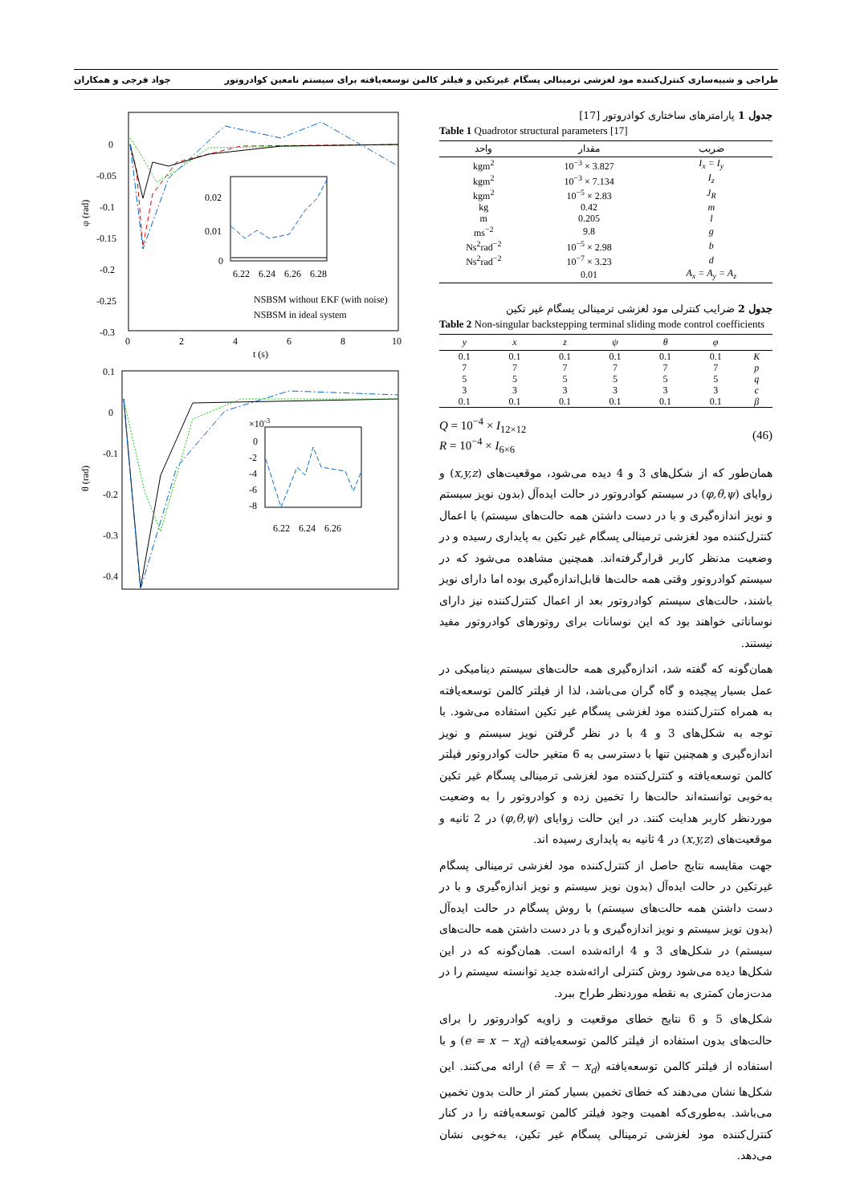طراحی و شبیه‌سازی کنترل‌کننده مود لغزشی ترمینالی پسگام غیرتکین و فیلتر کالمن توسعه‌یافته برای سیستم نامعین کوادروتور جواد فرجی و همکاران
جدول 1 پارامترهای ساختاری کوادروتور [17]
Table 1 Quadrotor structural parameters [17]
| ضریب | مقدار | واحد |
| --- | --- | --- |
| I<sub>x</sub> = I<sub>y</sub> | 3.827 × 10<sup>−3</sup> | kgm<sup>2</sup> |
| I<sub>z</sub> | 7.134 × 10<sup>−3</sup> | kgm<sup>2</sup> |
| J<sub>R</sub> | 2.83 × 10<sup>−5</sup> | kgm<sup>2</sup> |
| m | 0.42 | kg |
| l | 0.205 | m |
| g | 9.8 | ms<sup>−2</sup> |
| b | 2.98 × 10<sup>−5</sup> | Ns<sup>2</sup>rad<sup>−2</sup> |
| d | 3.23 × 10<sup>−7</sup> | Ns<sup>2</sup>rad<sup>−2</sup> |
| A<sub>x</sub> = A<sub>y</sub> = A<sub>z</sub> | 0.01 | |
جدول 2 ضرایب کنترلی مود لغزشی ترمینالی پسگام غیر تکین
Table 2 Non-singular backstepping terminal sliding mode control coefficients
| | φ | θ | ψ | z | x | y |
| --- | --- | --- | --- | --- | --- | --- |
| K | 0.1 | 0.1 | 0.1 | 0.1 | 0.1 | 0.1 |
| p | 7 | 7 | 7 | 7 | 7 | 7 |
| q | 5 | 5 | 5 | 5 | 5 | 5 |
| c | 3 | 3 | 3 | 3 | 3 | 3 |
| β | 0.1 | 0.1 | 0.1 | 0.1 | 0.1 | 0.1 |
Q = 10<sup>−4</sup> × I<sub>12×12</sub>
R = 10<sup>−4</sup> × I<sub>6×6</sub>
(46)
همان‌طور که از شکل‌های 3 و 4 دیده می‌شود، موقعیت‌های (x,y,z) و زوایای (φ,θ,ψ) در سیستم کوادروتور در حالت ایده‌آل (بدون نویز سیستم و نویز اندازه‌گیری و با در دست داشتن همه حالت‌های سیستم) با اعمال کنترل‌کننده مود لغزشی ترمینالی پسگام غیر تکین به پایداری رسیده و در وضعیت مدنظر کاربر قرارگرفته‌اند. همچنین مشاهده می‌شود که در سیستم کوادروتور وقتی همه حالت‌ها قابل‌اندازه‌گیری بوده اما دارای نویز باشند، حالت‌های سیستم کوادروتور بعد از اعمال کنترل‌کننده نیز دارای نوساناتی خواهند بود که این نوسانات برای روتورهای کوادروتور مفید نیستند.
همان‌گونه که گفته شد، اندازه‌گیری همه حالت‌های سیستم دینامیکی در عمل بسیار پیچیده و گاه گران می‌باشد، لذا از فیلتر کالمن توسعه‌یافته به همراه کنترل‌کننده مود لغزشی پسگام غیر تکین استفاده می‌شود. با توجه به شکل‌های 3 و 4 با در نظر گرفتن نویز سیستم و نویز اندازه‌گیری و همچنین تنها با دسترسی به 6 متغیر حالت کوادروتور فیلتر کالمن توسعه‌یافته و کنترل‌کننده مود لغزشی ترمینالی پسگام غیر تکین به‌خوبی توانسته‌اند حالت‌ها را تخمین زده و کوادروتور را به وضعیت موردنظر کاربر هدایت کنند. در این حالت زوایای (φ,θ,ψ) در 2 ثانیه و موقعیت‌های (x,y,z) در 4 ثانیه به پایداری رسیده اند.
جهت مقایسه نتایج حاصل از کنترل‌کننده مود لغزشی ترمینالی پسگام غیرتکین در حالت ایده‌آل (بدون نویز سیستم و نویز اندازه‌گیری و با در دست داشتن همه حالت‌های سیستم) با روش پسگام در حالت ایده‌آل (بدون نویز سیستم و نویز اندازه‌گیری و با در دست داشتن همه حالت‌های سیستم) در شکل‌های 3 و 4 ارائه‌شده است. همان‌گونه که در این شکل‌ها دیده می‌شود روش کنترلی ارائه‌شده جدید توانسته سیستم را در مدت‌زمان کمتری به نقطه موردنظر طراح ببرد.
شکل‌های 5 و 6 نتایج خطای موقعیت و زاویه کوادروتور را برای حالت‌های بدون استفاده از فیلتر کالمن توسعه‌یافته (e = x − x<sub>d</sub>) و با استفاده از فیلتر کالمن توسعه‌یافته (ê = x̂ − x<sub>d</sub>) ارائه می‌کنند. این شکل‌ها نشان می‌دهند که خطای تخمین بسیار کمتر از حالت بدون تخمین می‌باشد. به‌طوری‌که اهمیت وجود فیلتر کالمن توسعه‌یافته را در کنار کنترل‌کننده مود لغزشی ترمینالی پسگام غیر تکین، به‌خوبی نشان می‌دهد.
0
-0.05
-0.1
-0.15
-0.2
-0.25
-0.3
φ (rad)
0
2
4
6
8
10
t (s)
0.02
0.01
0
6.22
6.24
6.26
6.28
NSBSM without EKF (with noise)
NSBSM in ideal system
0.1
0
-0.1
-0.2
-0.3
-0.4
θ (rad)
×10-3
0
-2
-4
-6
-8
6.22
6.24
6.26